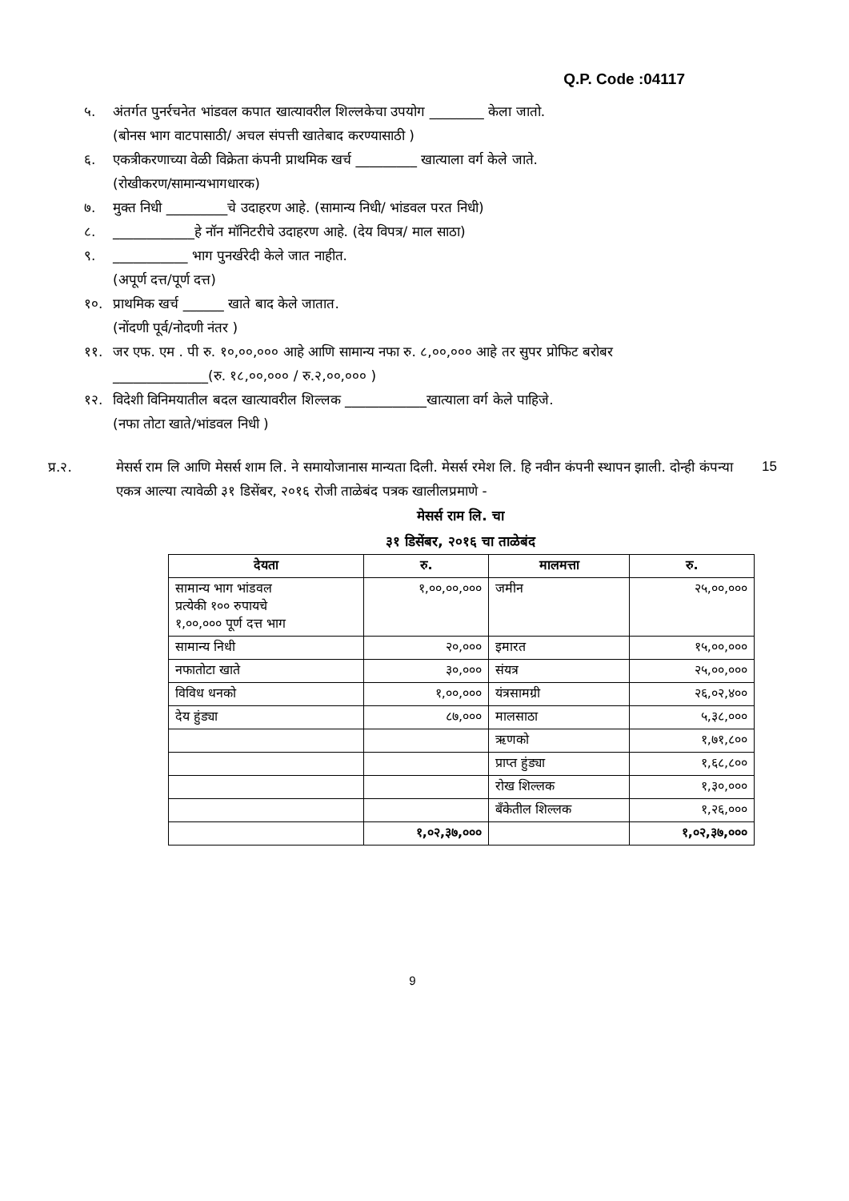Q.P. Code :04117
५. अंतर्गत पुनर्रचनेत भांडवल कपात खात्यावरील शिल्लकेचा उपयोग ________ केला जातो.
(बोनस भाग वाटपासाठी/ अचल संपत्ती खातेबाद करण्यासाठी )
६. एकत्रीकरणाच्या वेळी विक्रेता कंपनी प्राथमिक खर्च _________ खात्याला वर्ग केले जाते.
(रोखीकरण/सामान्यभागधारक)
७. मुक्त निधी _________चे उदाहरण आहे. (सामान्य निधी/ भांडवल परत निधी)
८. ____________हे नॉन मॉनिटरीचे उदाहरण आहे. (देय विपत्र/ माल साठा)
९. ___________ भाग पुनर्खरेदी केले जात नाहीत.
(अपूर्ण दत्त/पूर्ण दत्त)
१०. प्राथमिक खर्च ______ खाते बाद केले जातात.
(नोंदणी पूर्व/नोदणी नंतर )
११. जर एफ. एम . पी रु. १०,००,००० आहे आणि सामान्य नफा रु. ८,००,००० आहे तर सुपर प्रोफिट बरोबर
______________(रु. १८,००,००० / रु.२,००,००० )
१२. विदेशी विनिमयातील बदल खात्यावरील शिल्लक ____________खात्याला वर्ग केले पाहिजे.
(नफा तोटा खाते/भांडवल निधी )
प्र.२. मेसर्स राम लि आणि मेसर्स शाम लि. ने समायोजानास मान्यता दिली. मेसर्स रमेश लि. हि नवीन कंपनी स्थापन झाली. दोन्ही कंपन्या एकत्र आल्या त्यावेळी ३१ डिसेंबर, २०१६ रोजी ताळेबंद पत्रक खालीलप्रमाणे - 15
मेसर्स राम लि. चा
३१ डिसेंबर, २०१६ चा ताळेबंद
| देयता | रु. | मालमत्ता | रु. |
| --- | --- | --- | --- |
| सामान्य भाग भांडवल प्रत्येकी १०० रुपायचे १,००,००० पूर्ण दत्त भाग | १,००,००,००० | जमीन | २५,००,००० |
| सामान्य निधी | २०,००० | इमारत | १५,००,००० |
| नफातोटा खाते | ३०,००० | संयत्र | २५,००,००० |
| विविध धनको | १,००,००० | यंत्रसामग्री | २६,०२,४०० |
| देय हुंड्या | ८७,००० | मालसाठा | ५,३८,००० |
| | | ऋणको | १,७१,८०० |
| | | प्राप्त हुंड्या | १,६८,८०० |
| | | रोख शिल्लक | १,३०,००० |
| | | बँकेतील शिल्लक | १,२६,००० |
| | १,०२,३७,००० | | १,०२,३७,००० |
9